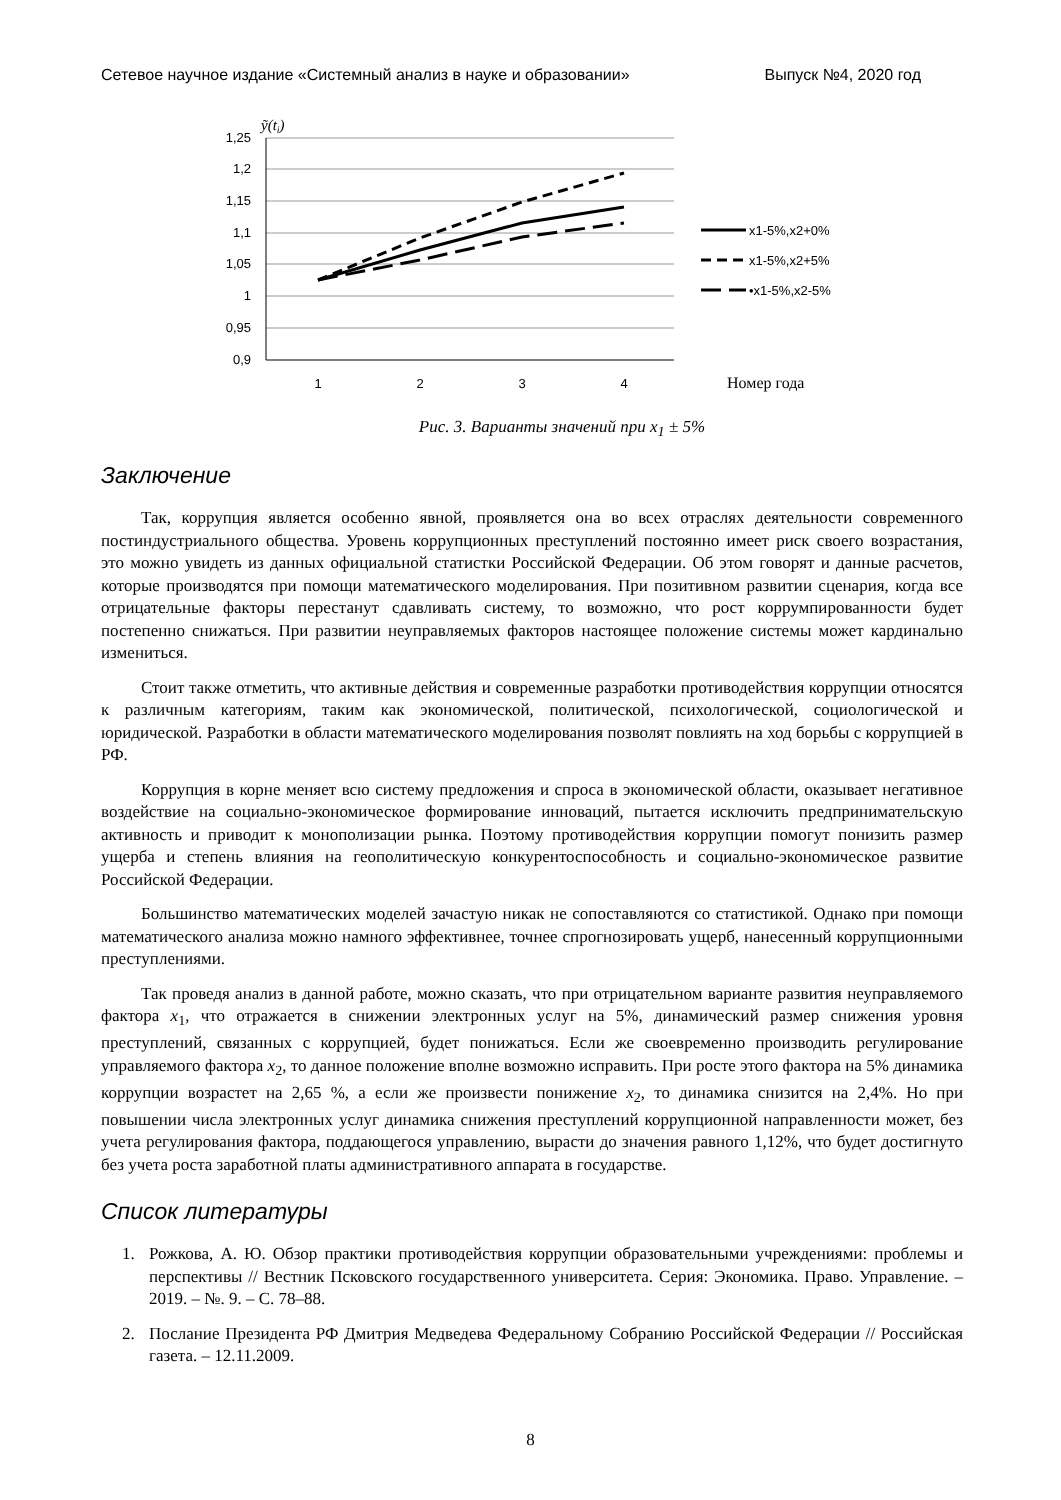Сетевое научное издание «Системный анализ в науке и образовании» Выпуск №4, 2020 год
ỹ(ti)
1,25
1,2
1,15
1,1
1,05
1
0,95
0,9
1
2
3
4
Номер года
x1-5%,x2+0%
x1-5%,x2+5%
•x1-5%,x2-5%
Рис. 3. Варианты значений при x<sub>1</sub> ± 5%
Заключение
Так, коррупция является особенно явной, проявляется она во всех отраслях деятельности современного постиндустриального общества. Уровень коррупционных преступлений постоянно имеет риск своего возрастания, это можно увидеть из данных официальной статистки Российской Федерации. Об этом говорят и данные расчетов, которые производятся при помощи математического моделирования. При позитивном развитии сценария, когда все отрицательные факторы перестанут сдавливать систему, то возможно, что рост коррумпированности будет постепенно снижаться. При развитии неуправляемых факторов настоящее положение системы может кардинально измениться.
Стоит также отметить, что активные действия и современные разработки противодействия коррупции относятся к различным категориям, таким как экономической, политической, психологической, социологической и юридической. Разработки в области математического моделирования позволят повлиять на ход борьбы с коррупцией в РФ.
Коррупция в корне меняет всю систему предложения и спроса в экономической области, оказывает негативное воздействие на социально-экономическое формирование инноваций, пытается исключить предпринимательскую активность и приводит к монополизации рынка. Поэтому противодействия коррупции помогут понизить размер ущерба и степень влияния на геополитическую конкурентоспособность и социально-экономическое развитие Российской Федерации.
Большинство математических моделей зачастую никак не сопоставляются со статистикой. Однако при помощи математического анализа можно намного эффективнее, точнее спрогнозировать ущерб, нанесенный коррупционными преступлениями.
Так проведя анализ в данной работе, можно сказать, что при отрицательном варианте развития неуправляемого фактора x<sub>1</sub>, что отражается в снижении электронных услуг на 5%, динамический размер снижения уровня преступлений, связанных с коррупцией, будет понижаться. Если же своевременно производить регулирование управляемого фактора x<sub>2</sub>, то данное положение вполне возможно исправить. При росте этого фактора на 5% динамика коррупции возрастет на 2,65 %, а если же произвести понижение x<sub>2</sub>, то динамика снизится на 2,4%. Но при повышении числа электронных услуг динамика снижения преступлений коррупционной направленности может, без учета регулирования фактора, поддающегося управлению, вырасти до значения равного 1,12%, что будет достигнуто без учета роста заработной платы административного аппарата в государстве.
Список литературы
1. Рожкова, А. Ю. Обзор практики противодействия коррупции образовательными учреждениями: проблемы и перспективы // Вестник Псковского государственного университета. Серия: Экономика. Право. Управление. – 2019. – №. 9. – С. 78–88.
2. Послание Президента РФ Дмитрия Медведева Федеральному Собранию Российской Федерации // Российская газета. – 12.11.2009.
8